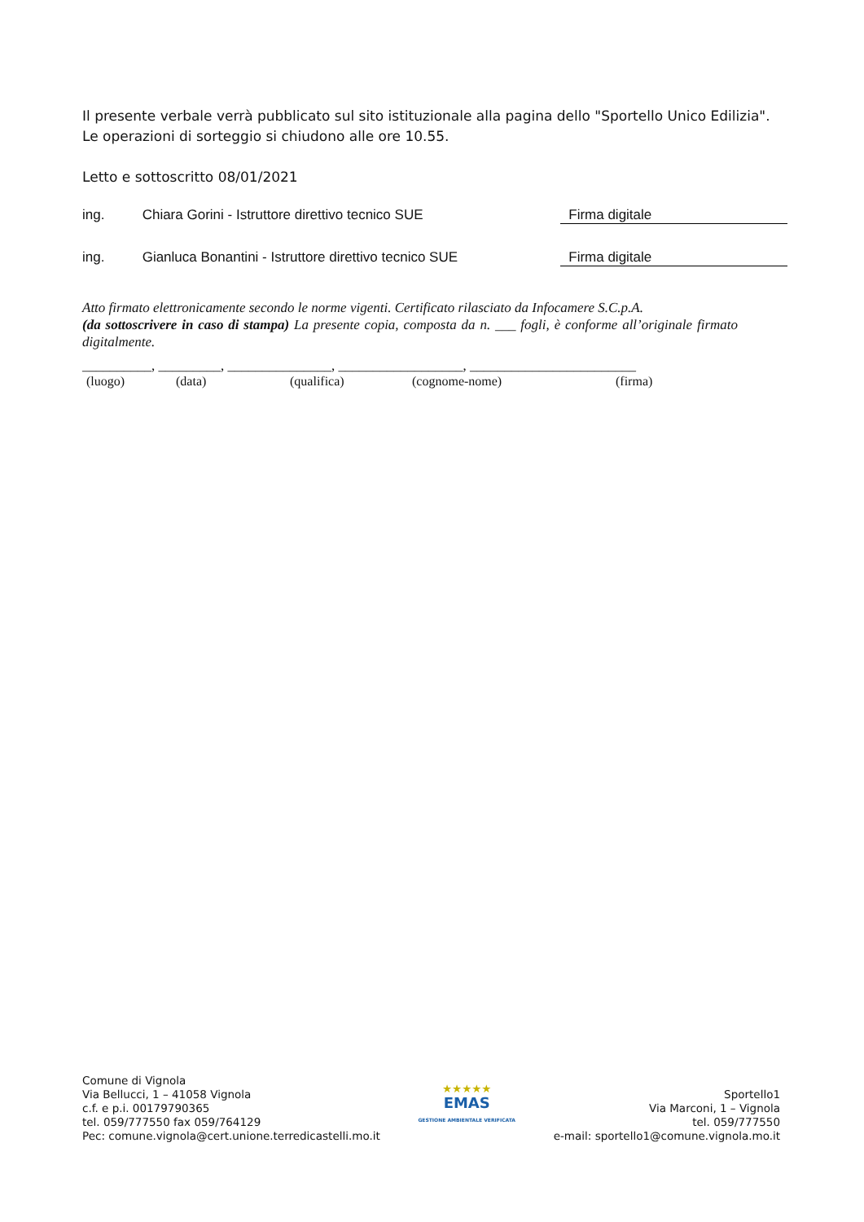Il presente verbale verrà pubblicato sul sito istituzionale alla pagina dello "Sportello Unico Edilizia".
Le operazioni di sorteggio si chiudono alle ore 10.55.
Letto e sottoscritto 08/01/2021
ing. Chiara Gorini - Istruttore direttivo tecnico SUE Firma digitale
ing. Gianluca Bonantini - Istruttore direttivo tecnico SUE Firma digitale
Atto firmato elettronicamente secondo le norme vigenti. Certificato rilasciato da Infocamere S.C.p.A.
(da sottoscrivere in caso di stampa) La presente copia, composta da n. ___ fogli, è conforme all’originale firmato digitalmente.
__________, _________, _______________, __________________, ________________________
(luogo) (data) (qualifica) (cognome-nome) (firma)
Comune di Vignola
Via Bellucci, 1 – 41058 Vignola
c.f. e p.i. 00179790365
tel. 059/777550 fax 059/764129
Pec: comune.vignola@cert.unione.terredicastelli.mo.it
★★★★★
EMAS
GESTIONE AMBIENTALE VERIFICATA
Sportello1
Via Marconi, 1 – Vignola
tel. 059/777550
e-mail: sportello1@comune.vignola.mo.it